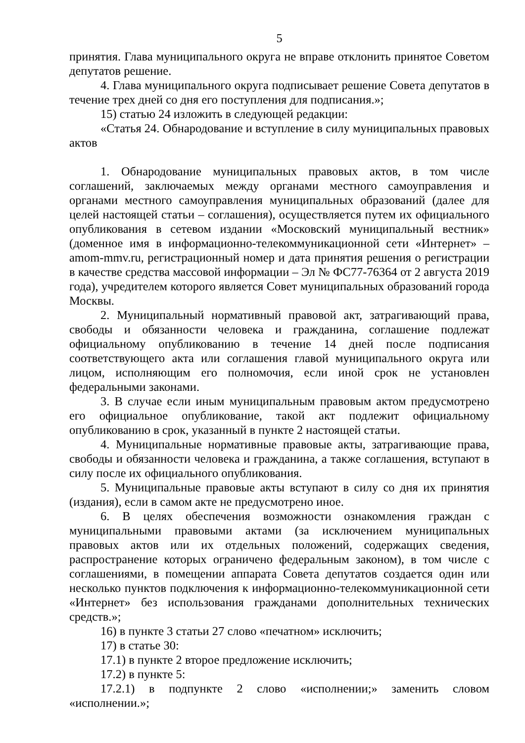5
принятия. Глава муниципального округа не вправе отклонить принятое Советом депутатов решение.
4. Глава муниципального округа подписывает решение Совета депутатов в течение трех дней со дня его поступления для подписания.»;
15) статью 24 изложить в следующей редакции:
«Статья 24. Обнародование и вступление в силу муниципальных правовых актов
1. Обнародование муниципальных правовых актов, в том числе соглашений, заключаемых между органами местного самоуправления и органами местного самоуправления муниципальных образований (далее для целей настоящей статьи – соглашения), осуществляется путем их официального опубликования в сетевом издании «Московский муниципальный вестник» (доменное имя в информационно-телекоммуникационной сети «Интернет» – amom-mmv.ru, регистрационный номер и дата принятия решения о регистрации в качестве средства массовой информации – Эл № ФС77-76364 от 2 августа 2019 года), учредителем которого является Совет муниципальных образований города Москвы.
2. Муниципальный нормативный правовой акт, затрагивающий права, свободы и обязанности человека и гражданина, соглашение подлежат официальному опубликованию в течение 14 дней после подписания соответствующего акта или соглашения главой муниципального округа или лицом, исполняющим его полномочия, если иной срок не установлен федеральными законами.
3. В случае если иным муниципальным правовым актом предусмотрено его официальное опубликование, такой акт подлежит официальному опубликованию в срок, указанный в пункте 2 настоящей статьи.
4. Муниципальные нормативные правовые акты, затрагивающие права, свободы и обязанности человека и гражданина, а также соглашения, вступают в силу после их официального опубликования.
5. Муниципальные правовые акты вступают в силу со дня их принятия (издания), если в самом акте не предусмотрено иное.
6. В целях обеспечения возможности ознакомления граждан с муниципальными правовыми актами (за исключением муниципальных правовых актов или их отдельных положений, содержащих сведения, распространение которых ограничено федеральным законом), в том числе с соглашениями, в помещении аппарата Совета депутатов создается один или несколько пунктов подключения к информационно-телекоммуникационной сети «Интернет» без использования гражданами дополнительных технических средств.»;
16) в пункте 3 статьи 27 слово «печатном» исключить;
17) в статье 30:
17.1) в пункте 2 второе предложение исключить;
17.2) в пункте 5:
17.2.1) в подпункте 2 слово «исполнении;» заменить словом «исполнении.»;